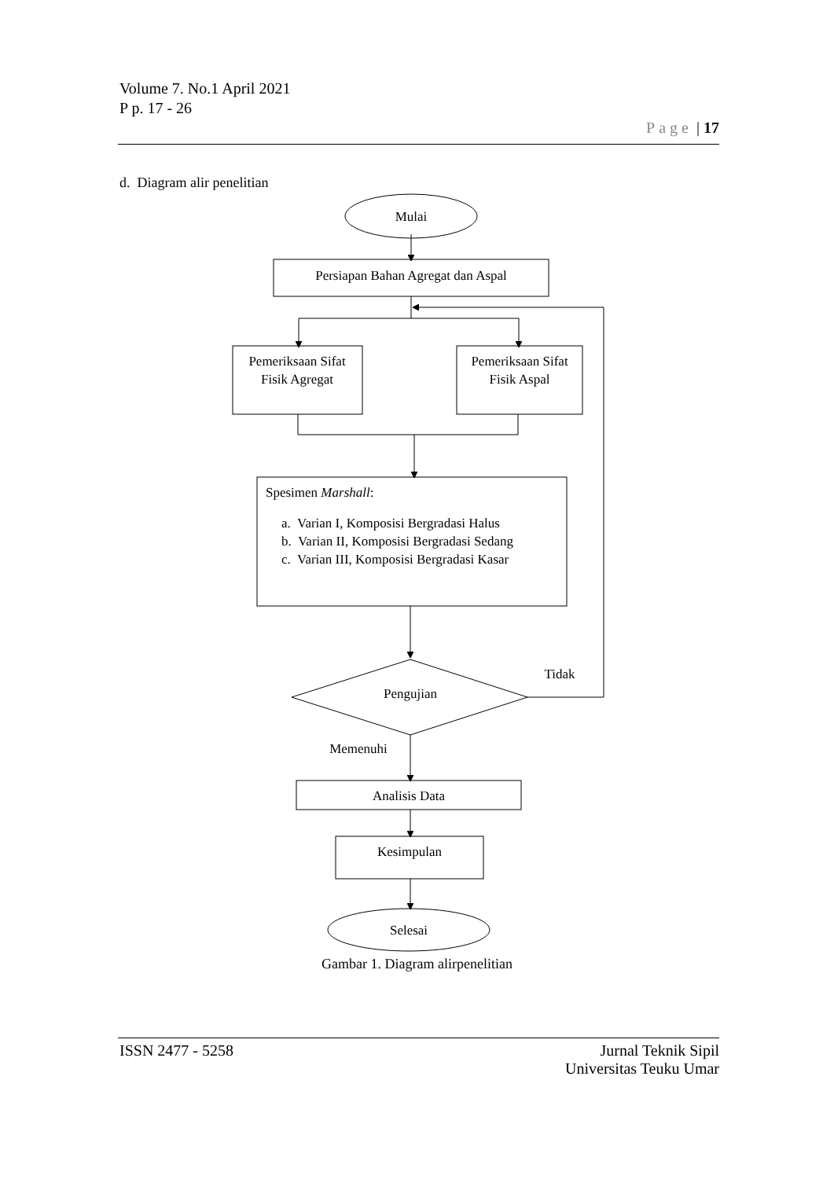Volume 7. No.1 April 2021
P p. 17 - 26
Page | 17
d. Diagram alir penelitian
Mulai
Persiapan Bahan Agregat dan Aspal
Pemeriksaan Sifat
Fisik Agregat
Pemeriksaan Sifat
Fisik Aspal
Pengujian
Tidak
Memenuhi
Analisis Data
Kesimpulan
Selesai
Spesimen Marshall:
a. Varian I, Komposisi Bergradasi Halus
b. Varian II, Komposisi Bergradasi Sedang
c. Varian III, Komposisi Bergradasi Kasar
Gambar 1. Diagram alirpenelitian
ISSN 2477 - 5258 Jurnal Teknik Sipil
Universitas Teuku Umar